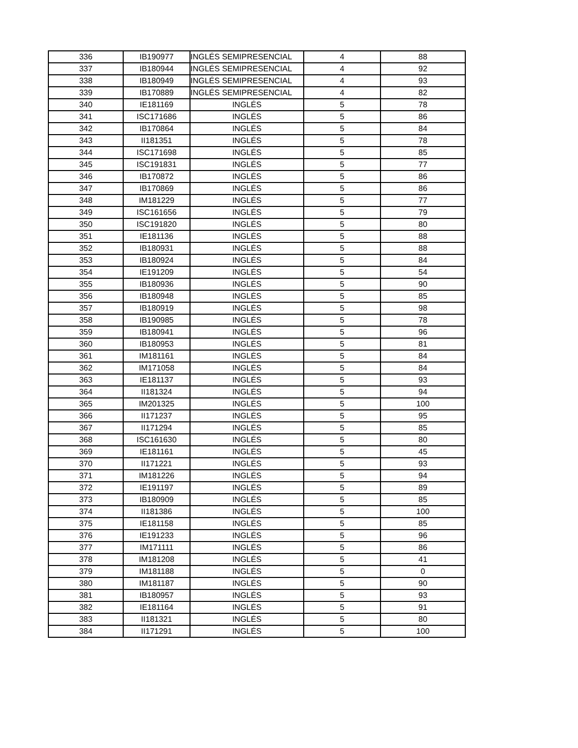| 336 | IB190977 | INGLÉS SEMIPRESENCIAL | 4 | 88 |
| 337 | IB180944 | INGLÉS SEMIPRESENCIAL | 4 | 92 |
| 338 | IB180949 | INGLÉS SEMIPRESENCIAL | 4 | 93 |
| 339 | IB170889 | INGLÉS SEMIPRESENCIAL | 4 | 82 |
| 340 | IE181169 | INGLÉS | 5 | 78 |
| 341 | ISC171686 | INGLÉS | 5 | 86 |
| 342 | IB170864 | INGLÉS | 5 | 84 |
| 343 | II181351 | INGLÉS | 5 | 78 |
| 344 | ISC171698 | INGLÉS | 5 | 85 |
| 345 | ISC191831 | INGLÉS | 5 | 77 |
| 346 | IB170872 | INGLÉS | 5 | 86 |
| 347 | IB170869 | INGLÉS | 5 | 86 |
| 348 | IM181229 | INGLÉS | 5 | 77 |
| 349 | ISC161656 | INGLÉS | 5 | 79 |
| 350 | ISC191820 | INGLÉS | 5 | 80 |
| 351 | IE181136 | INGLÉS | 5 | 88 |
| 352 | IB180931 | INGLÉS | 5 | 88 |
| 353 | IB180924 | INGLÉS | 5 | 84 |
| 354 | IE191209 | INGLÉS | 5 | 54 |
| 355 | IB180936 | INGLÉS | 5 | 90 |
| 356 | IB180948 | INGLÉS | 5 | 85 |
| 357 | IB180919 | INGLÉS | 5 | 98 |
| 358 | IB190985 | INGLÉS | 5 | 78 |
| 359 | IB180941 | INGLÉS | 5 | 96 |
| 360 | IB180953 | INGLÉS | 5 | 81 |
| 361 | IM181161 | INGLÉS | 5 | 84 |
| 362 | IM171058 | INGLÉS | 5 | 84 |
| 363 | IE181137 | INGLÉS | 5 | 93 |
| 364 | II181324 | INGLÉS | 5 | 94 |
| 365 | IM201325 | INGLÉS | 5 | 100 |
| 366 | II171237 | INGLÉS | 5 | 95 |
| 367 | II171294 | INGLÉS | 5 | 85 |
| 368 | ISC161630 | INGLÉS | 5 | 80 |
| 369 | IE181161 | INGLÉS | 5 | 45 |
| 370 | II171221 | INGLÉS | 5 | 93 |
| 371 | IM181226 | INGLÉS | 5 | 94 |
| 372 | IE191197 | INGLÉS | 5 | 89 |
| 373 | IB180909 | INGLÉS | 5 | 85 |
| 374 | II181386 | INGLÉS | 5 | 100 |
| 375 | IE181158 | INGLÉS | 5 | 85 |
| 376 | IE191233 | INGLÉS | 5 | 96 |
| 377 | IM171111 | INGLÉS | 5 | 86 |
| 378 | IM181208 | INGLÉS | 5 | 41 |
| 379 | IM181188 | INGLÉS | 5 | 0 |
| 380 | IM181187 | INGLÉS | 5 | 90 |
| 381 | IB180957 | INGLÉS | 5 | 93 |
| 382 | IE181164 | INGLÉS | 5 | 91 |
| 383 | II181321 | INGLÉS | 5 | 80 |
| 384 | II171291 | INGLÉS | 5 | 100 |